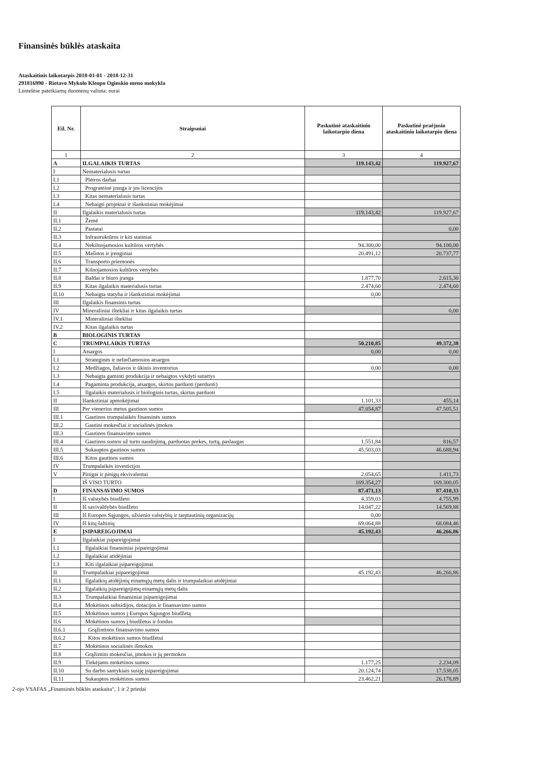Finansinės būklės ataskaita
Ataskaitinis laikotarpis 2018-01-01 - 2018-12-31
291816990 - Rietavo Mykolo Kleopo Oginskio meno mokykla
Lentelėse pateikiamų duomenų valiuta: eurai
| Eil. Nr. | Straipsniai | Paskutinė ataskaitinio laikotarpio diena | Paskutinė praėjusio ataskaitinio laikotarpio diena |
| --- | --- | --- | --- |
| 1 | 2 | 3 | 4 |
| A | ILGALAIKIS TURTAS | 119.143,42 | 119.927,67 |
| I | Nematerialusis turtas | | |
| I.1 | Plėtros darbai | | |
| I.2 | Programinė įranga ir jos licencijos | | |
| I.3 | Kitas nematerialusis turtas | | |
| I.4 | Nebaigti projektai ir išankstiniai mokėjimai | | |
| II | Ilgalaikis materialusis turtas | 119.143,42 | 119.927,67 |
| II.1 | Žemė | | |
| II.2 | Pastatai | | 0,00 |
| II.3 | Infrastruktūros ir kiti statiniai | | |
| II.4 | Nekilnojamosios kultūros vertybės | 94.300,00 | 94.100,00 |
| II.5 | Mašinos ir įrenginiai | 20.491,12 | 20.737,77 |
| II.6 | Transporto priemonės | | |
| II.7 | Kilnojamosios kultūros vertybės | | |
| II.8 | Baldai ir biuro įranga | 1.877,70 | 2.615,30 |
| II.9 | Kitas ilgalaikis materialusis turtas | 2.474,60 | 2.474,60 |
| II.10 | Nebaigta statyba ir išankstiniai mokėjimai | 0,00 | |
| III | Ilgalaikis finansinis turtas | | |
| IV | Mineraliniai ištekliai ir kitas ilgalaikis turtas | | 0,00 |
| IV.1 | Mineraliniai ištekliai | | |
| IV.2 | Kitas ilgalaikis turtas | | |
| B | BIOLOGINIS TURTAS | | |
| C | TRUMPALAIKIS TURTAS | 50.210,85 | 49.372,38 |
| I | Atsargos | 0,00 | 0,00 |
| I.1 | Strateginės ir neliečiamosios atsargos | | |
| I.2 | Medžiagos, žaliavos ir ūkinis inventorius | 0,00 | 0,00 |
| I.3 | Nebaigta gaminti produkcija ir nebaigtos vykdyti sutartys | | |
| I.4 | Pagaminta produkcija, atsargos, skirtos parduoti (perduoti) | | |
| I.5 | Ilgalaikis materialusis ir biologinis turtas, skirtas parduoti | | |
| II | Išankstiniai apmokėjimai | 1.101,33 | 455,14 |
| III | Per vienerius metus gautinos sumos | 47.054,87 | 47.505,51 |
| III.1 | Gautinos trumpalaikės finansinės sumos | | |
| III.2 | Gautini mokesčiai ir socialinės įmokos | | |
| III.3 | Gautinos finansavimo sumos | | |
| III.4 | Gautinos sumos už turto naudojimą, parduotas prekes, turtą, paslaugas | 1.551,84 | 816,57 |
| III.5 | Sukauptos gautinos sumos | 45.503,03 | 46.688,94 |
| III.6 | Kitos gautinos sumos | | |
| IV | Trumpalaikės investicijos | | |
| V | Pinigai ir pinigų ekvivalentai | 2.054,65 | 1.411,73 |
| | IŠ VISO TURTO | 169.354,27 | 169.300,05 |
| D | FINANSAVIMO SUMOS | 87.471,13 | 87.410,33 |
| I | Iš valstybės biudžeto | 4.359,03 | 4.755,99 |
| II | Iš savivaldybės biudžeto | 14.047,22 | 14.569,88 |
| III | Iš Europos Sąjungos, užsienio valstybių ir tarptautinių organizacijų | 0,00 | |
| IV | Iš kitų šaltinių | 69.064,88 | 68.084,46 |
| E | ĮSIPAREIGOJIMAI | 45.192,43 | 46.266,86 |
| I | Ilgalaikiai įsipareigojimai | | |
| I.1 | Ilgalaikiai finansiniai įsipareigojimai | | |
| I.2 | Ilgalaikiai atidėjiniai | | |
| I.3 | Kiti ilgalaikiai įsipareigojimai | | |
| II | Trumpalaikiai įsipareigojimai | 45.192,43 | 46.266,86 |
| II.1 | Ilgalaikių atidėjinių einamųjų metų dalis ir trumpalaikiai atidėjiniai | | |
| II.2 | Ilgalaikių įsipareigojimų einamųjų metų dalis | | |
| II.3 | Trumpalaikiai finansiniai įsipareigojimai | | |
| II.4 | Mokėtinos subsidijos, dotacijos ir finansavimo sumos | | |
| II.5 | Mokėtinos sumos į Europos Sąjungos biudžetą | | |
| II.6 | Mokėtinos sumos į biudžetus ir fondus | | |
| II.6.1 | Grąžintinos finansavimo sumos | | |
| II.6.2 | Kitos mokėtinos sumos biudžetui | | |
| II.7 | Mokėtinos socialinės išmokos | | |
| II.8 | Grąžintini mokesčiai, įmokos ir jų permokos | | |
| II.9 | Tiekėjams mokėtinos sumos | 1.177,25 | 2.234,09 |
| II.10 | Su darbo santykiais susiję įsipareigojimai | 20.124,74 | 17.538,05 |
| II.11 | Sukauptos mokėtinos sumos | 23.462,21 | 26.178,89 |
2-ojo VSAFAS „Finansinės būklės ataskaita“, 1 ir 2 priedai